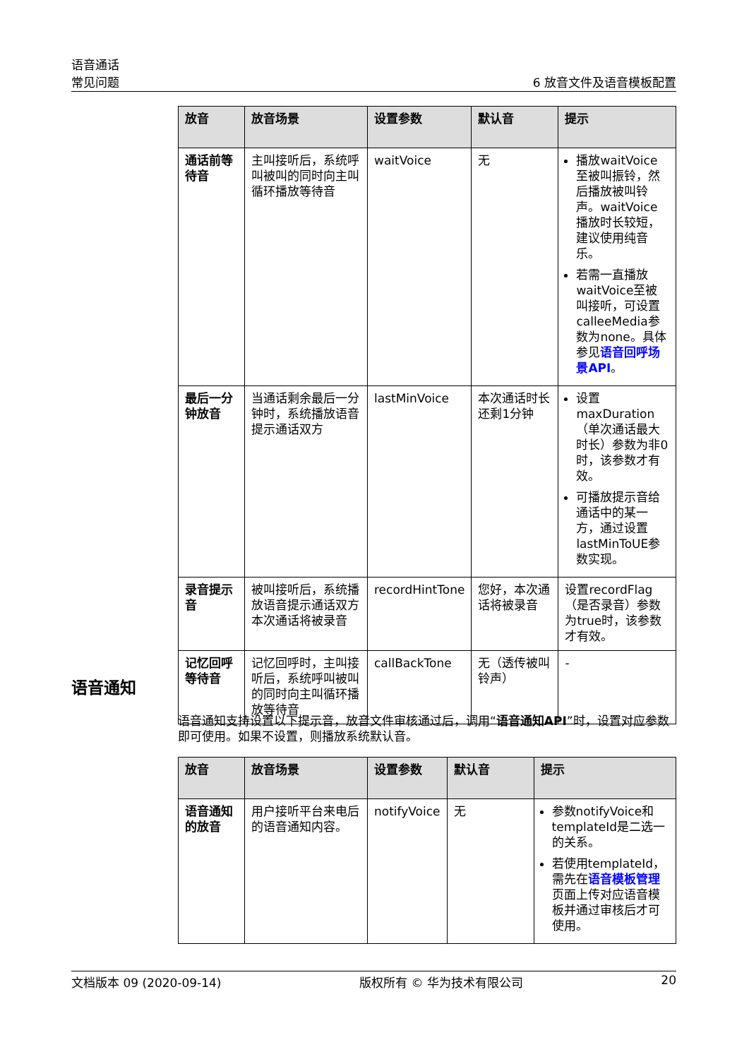语音通话
常见问题
6 放音文件及语音模板配置
| 放音 | 放音场景 | 设置参数 | 默认音 | 提示 |
| --- | --- | --- | --- | --- |
| 通话前等待音 | 主叫接听后，系统呼叫被叫的同时向主叫循环播放等待音 | waitVoice | 无 | 播放waitVoice至被叫振铃，然后播放被叫铃声。waitVoice播放时长较短，建议使用纯音乐。 若需一直播放waitVoice至被叫接听，可设置calleeMedia参数为none。具体参见 语音回呼场景API 。 |
| 最后一分钟放音 | 当通话剩余最后一分钟时，系统播放语音提示通话双方 | lastMinVoice | 本次通话时长还剩1分钟 | 设置maxDuration（单次通话最大时长）参数为非0时，该参数才有效。 可播放提示音给通话中的某一方，通过设置lastMinToUE参数实现。 |
| 录音提示音 | 被叫接听后，系统播放语音提示通话双方本次通话将被录音 | recordHintTone | 您好，本次通话将被录音 | 设置recordFlag（是否录音）参数为true时，该参数才有效。 |
| 记忆回呼等待音 | 记忆回呼时，主叫接听后，系统呼叫被叫的同时向主叫循环播放等待音 | callBackTone | 无（透传被叫铃声） | - |
语音通知
语音通知支持设置以下提示音，放音文件审核通过后，调用“语音通知API”时，设置对应参数即可使用。如果不设置，则播放系统默认音。
| 放音 | 放音场景 | 设置参数 | 默认音 | 提示 |
| --- | --- | --- | --- | --- |
| 语音通知的放音 | 用户接听平台来电后的语音通知内容。 | notifyVoice | 无 | 参数notifyVoice和templateId是二选一的关系。 若使用templateId，需先在 语音模板管理 页面上传对应语音模板并通过审核后才可使用。 |
文档版本 09 (2020-09-14) 版权所有 © 华为技术有限公司 20